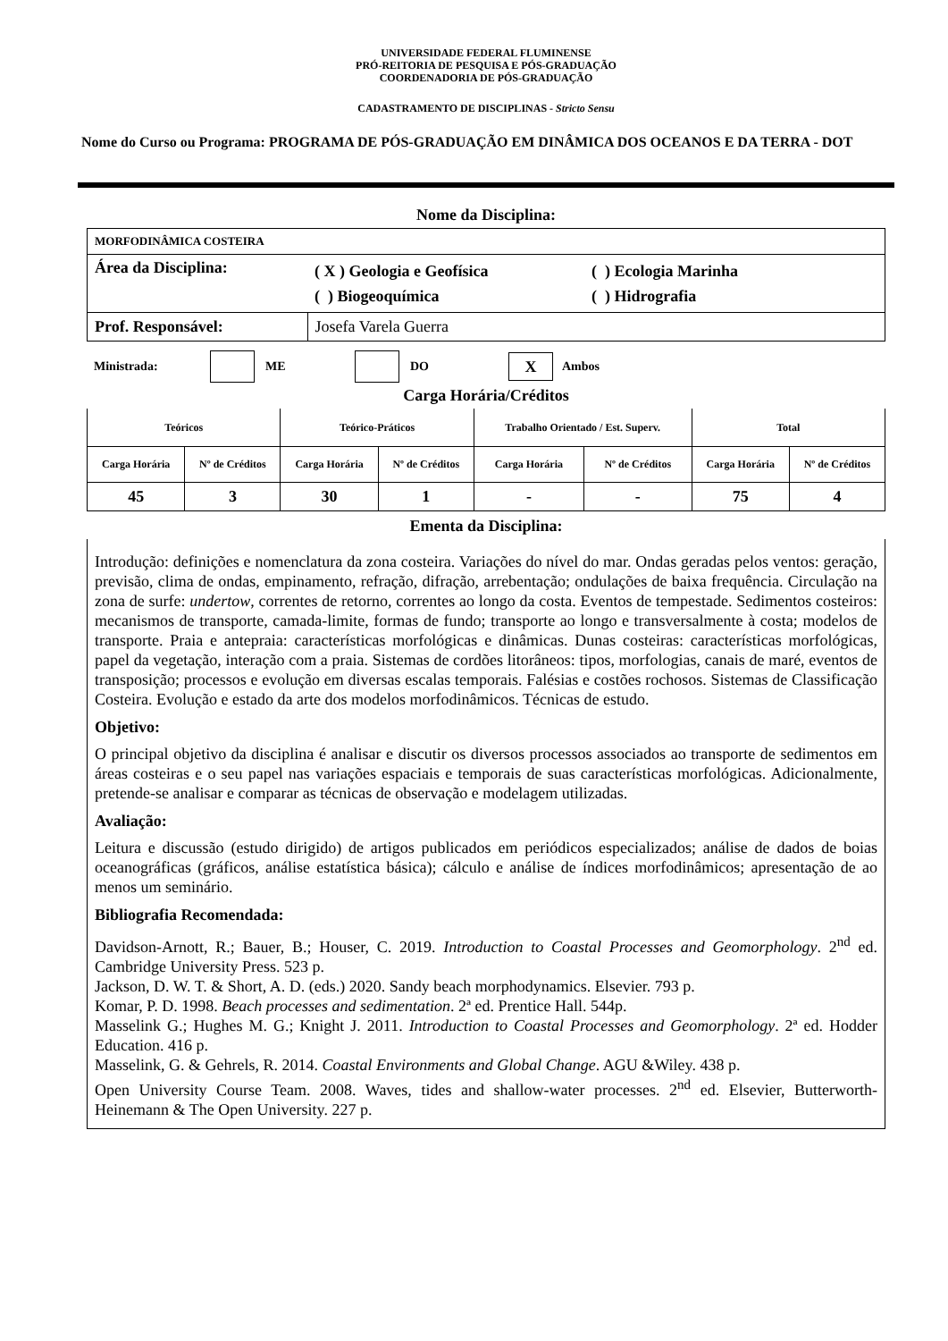UNIVERSIDADE FEDERAL FLUMINENSE
PRÓ-REITORIA DE PESQUISA E PÓS-GRADUAÇÃO
COORDENADORIA DE PÓS-GRADUAÇÃO
CADASTRAMENTO DE DISCIPLINAS - Stricto Sensu
Nome do Curso ou Programa: PROGRAMA DE PÓS-GRADUAÇÃO EM DINÂMICA DOS OCEANOS E DA TERRA - DOT
Nome da Disciplina:
| MORFODINÂMICA COSTEIRA | |
| Área da Disciplina: | ( X ) Geologia e Geofísica ( ) Ecologia Marinha ( ) Biogeoquímica ( ) Hidrografia |
| Prof. Responsável: | Josefa Varela Guerra |
Ministrada: ME DO X Ambos
Carga Horária/Créditos
| Teóricos | | Teórico-Práticos | | Trabalho Orientado / Est. Superv. | | Total | |
| --- | --- | --- | --- | --- | --- | --- | --- |
| Carga Horária | Nº de Créditos | Carga Horária | Nº de Créditos | Carga Horária | Nº de Créditos | Carga Horária | Nº de Créditos |
| 45 | 3 | 30 | 1 | - | - | 75 | 4 |
Ementa da Disciplina:
Introdução: definições e nomenclatura da zona costeira. Variações do nível do mar. Ondas geradas pelos ventos: geração, previsão, clima de ondas, empinamento, refração, difração, arrebentação; ondulações de baixa frequência. Circulação na zona de surfe: undertow, correntes de retorno, correntes ao longo da costa. Eventos de tempestade. Sedimentos costeiros: mecanismos de transporte, camada-limite, formas de fundo; transporte ao longo e transversalmente à costa; modelos de transporte. Praia e antepraia: características morfológicas e dinâmicas. Dunas costeiras: características morfológicas, papel da vegetação, interação com a praia. Sistemas de cordões litorâneos: tipos, morfologias, canais de maré, eventos de transposição; processos e evolução em diversas escalas temporais. Falésias e costões rochosos. Sistemas de Classificação Costeira. Evolução e estado da arte dos modelos morfodinâmicos. Técnicas de estudo.
Objetivo:
O principal objetivo da disciplina é analisar e discutir os diversos processos associados ao transporte de sedimentos em áreas costeiras e o seu papel nas variações espaciais e temporais de suas características morfológicas. Adicionalmente, pretende-se analisar e comparar as técnicas de observação e modelagem utilizadas.
Avaliação:
Leitura e discussão (estudo dirigido) de artigos publicados em periódicos especializados; análise de dados de boias oceanográficas (gráficos, análise estatística básica); cálculo e análise de índices morfodinâmicos; apresentação de ao menos um seminário.
Bibliografia Recomendada:
Davidson-Arnott, R.; Bauer, B.; Houser, C. 2019. Introduction to Coastal Processes and Geomorphology. 2<sup>nd</sup> ed. Cambridge University Press. 523 p.
Jackson, D. W. T. & Short, A. D. (eds.) 2020. Sandy beach morphodynamics. Elsevier. 793 p.
Komar, P. D. 1998. Beach processes and sedimentation. 2ª ed. Prentice Hall. 544p.
Masselink G.; Hughes M. G.; Knight J. 2011. Introduction to Coastal Processes and Geomorphology. 2ª ed. Hodder Education. 416 p.
Masselink, G. & Gehrels, R. 2014. Coastal Environments and Global Change. AGU &Wiley. 438 p.
Open University Course Team. 2008. Waves, tides and shallow-water processes. 2<sup>nd</sup> ed. Elsevier, Butterworth-Heinemann & The Open University. 227 p.